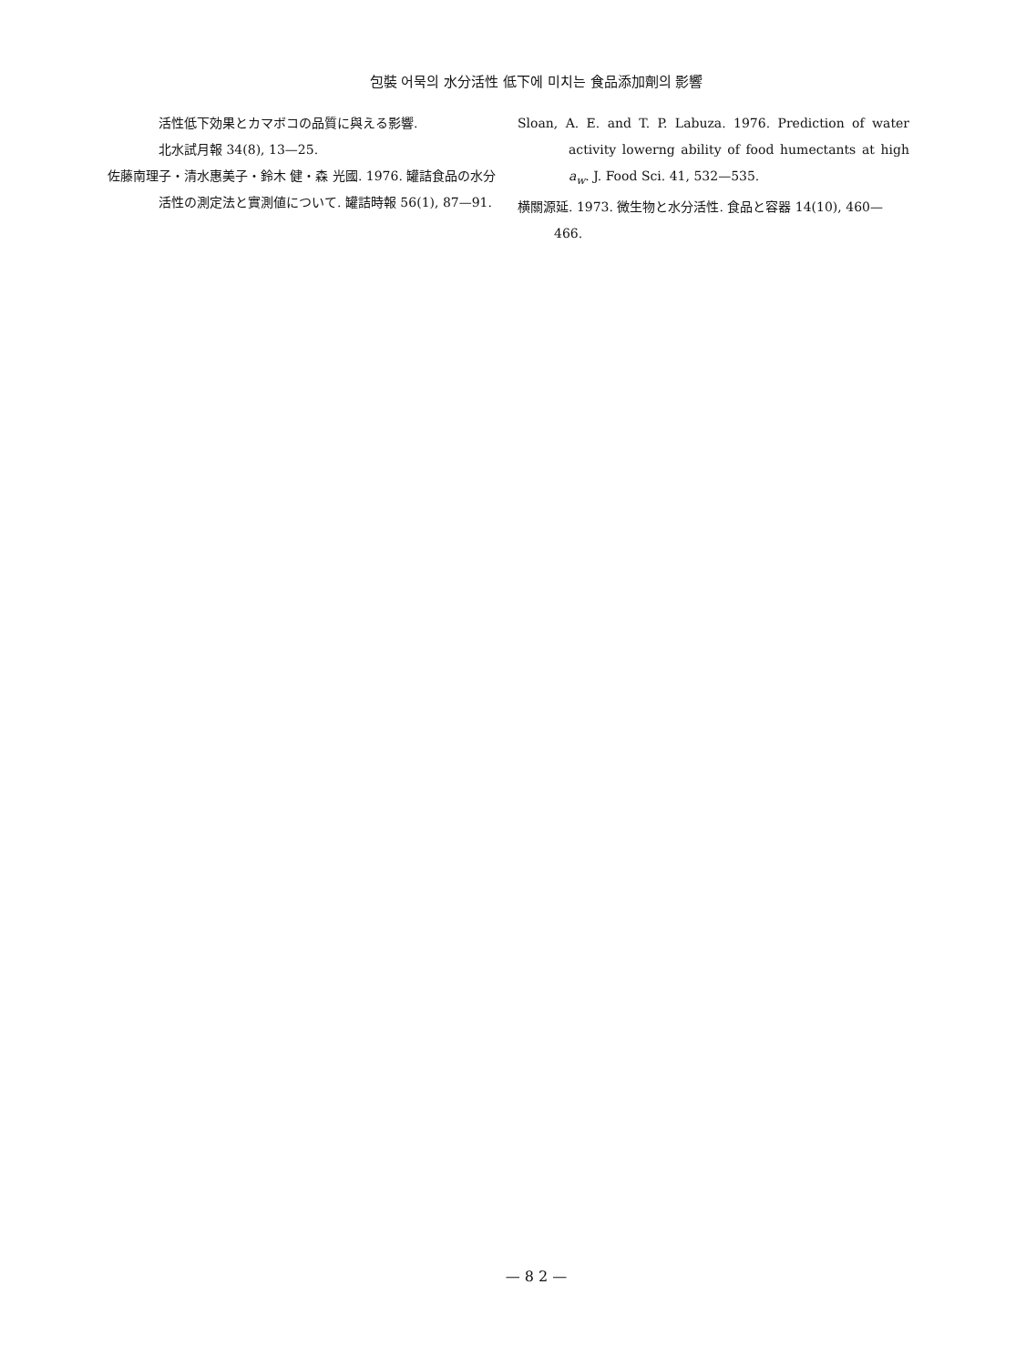包裝 어묵의 水分活性 低下에 미치는 食品添加劑의 影響
活性低下効果とカマボコの品質に與える影響.
北水試月報 34(8), 13—25.
佐藤南理子・清水惠美子・鈴木 健・森 光國. 1976. 罐詰食品の水分活性の測定法と實測値について. 罐詰時報 56(1), 87—91.
Sloan, A. E. and T. P. Labuza. 1976. Prediction of water activity lowerng ability of food humectants at high a<sub>w</sub>. J. Food Sci. 41, 532—535.
横關源延. 1973. 微生物と水分活性. 食品と容器 14(10), 460—466.
— 8 2 —